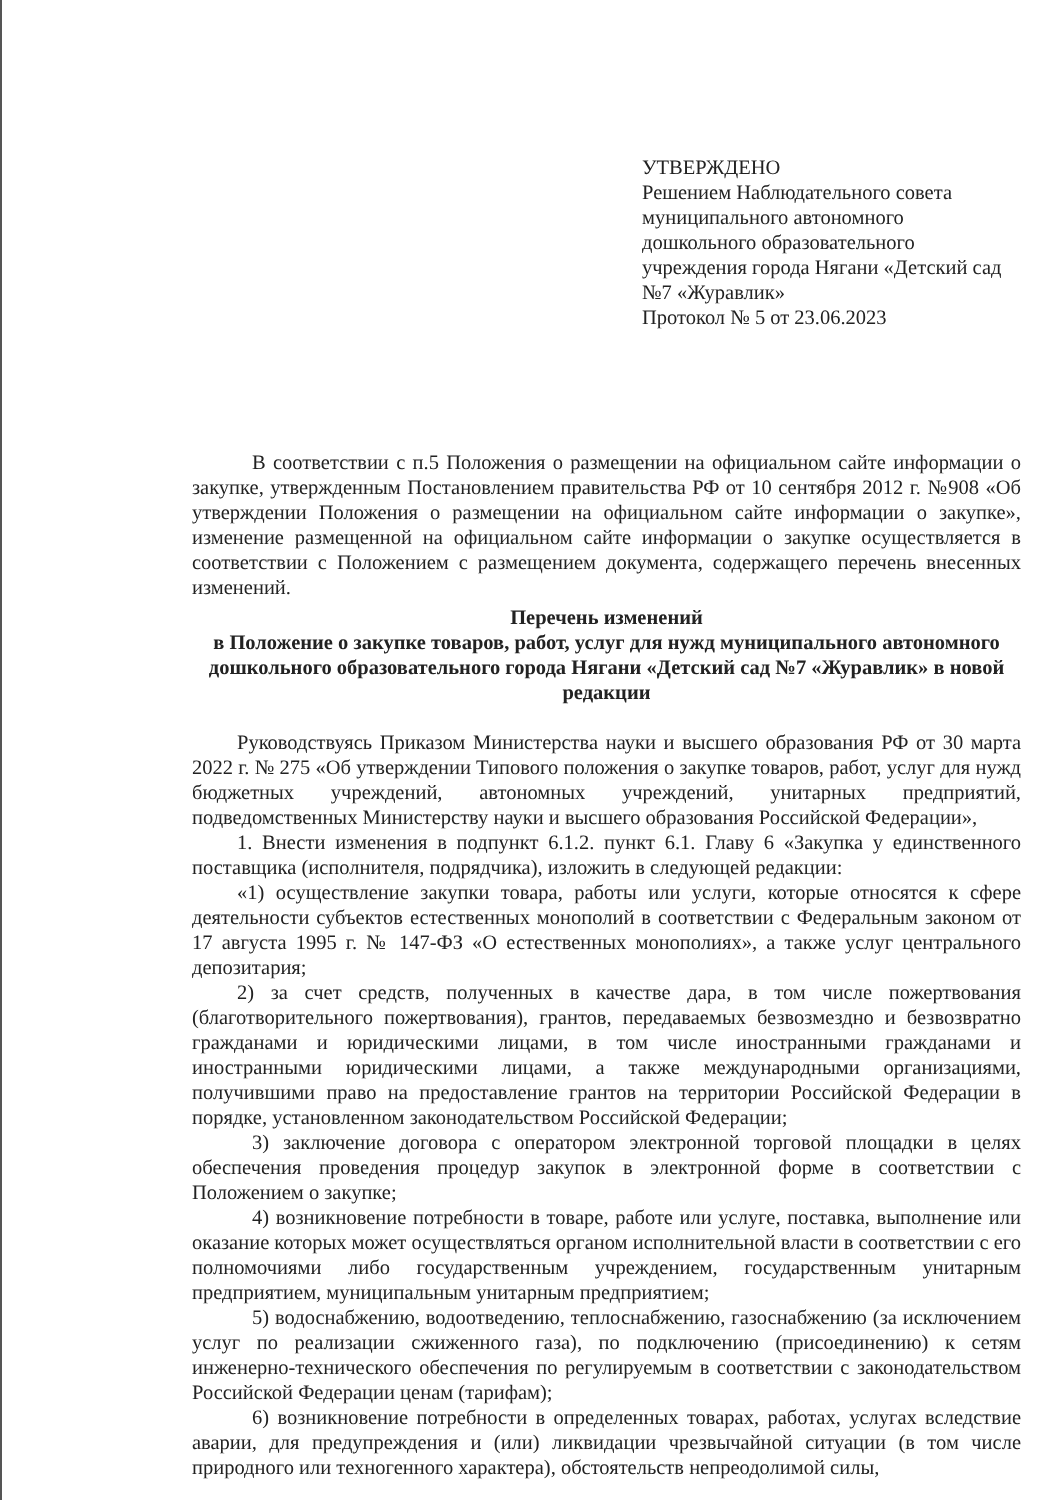УТВЕРЖДЕНО
Решением Наблюдательного совета муниципального автономного дошкольного образовательного учреждения города Нягани «Детский сад №7 «Журавлик»
Протокол № 5 от 23.06.2023
В соответствии с п.5 Положения о размещении на официальном сайте информации о закупке, утвержденным Постановлением правительства РФ от 10 сентября 2012 г. №908 «Об утверждении Положения о размещении на официальном сайте информации о закупке», изменение размещенной на официальном сайте информации о закупке осуществляется в соответствии с Положением с размещением документа, содержащего перечень внесенных изменений.
Перечень изменений
в Положение о закупке товаров, работ, услуг для нужд муниципального автономного дошкольного образовательного города Нягани «Детский сад №7 «Журавлик» в новой редакции
Руководствуясь Приказом Министерства науки и высшего образования РФ от 30 марта 2022 г. № 275 «Об утверждении Типового положения о закупке товаров, работ, услуг для нужд бюджетных учреждений, автономных учреждений, унитарных предприятий, подведомственных Министерству науки и высшего образования Российской Федерации»,
1. Внести изменения в подпункт 6.1.2. пункт 6.1. Главу 6 «Закупка у единственного поставщика (исполнителя, подрядчика), изложить в следующей редакции:
«1) осуществление закупки товара, работы или услуги, которые относятся к сфере деятельности субъектов естественных монополий в соответствии с Федеральным законом от 17 августа 1995 г. № 147-ФЗ «О естественных монополиях», а также услуг центрального депозитария;
2) за счет средств, полученных в качестве дара, в том числе пожертвования (благотворительного пожертвования), грантов, передаваемых безвозмездно и безвозвратно гражданами и юридическими лицами, в том числе иностранными гражданами и иностранными юридическими лицами, а также международными организациями, получившими право на предоставление грантов на территории Российской Федерации в порядке, установленном законодательством Российской Федерации;
3) заключение договора с оператором электронной торговой площадки в целях обеспечения проведения процедур закупок в электронной форме в соответствии с Положением о закупке;
4) возникновение потребности в товаре, работе или услуге, поставка, выполнение или оказание которых может осуществляться органом исполнительной власти в соответствии с его полномочиями либо государственным учреждением, государственным унитарным предприятием, муниципальным унитарным предприятием;
5) водоснабжению, водоотведению, теплоснабжению, газоснабжению (за исключением услуг по реализации сжиженного газа), по подключению (присоединению) к сетям инженерно-технического обеспечения по регулируемым в соответствии с законодательством Российской Федерации ценам (тарифам);
6) возникновение потребности в определенных товарах, работах, услугах вследствие аварии, для предупреждения и (или) ликвидации чрезвычайной ситуации (в том числе природного или техногенного характера), обстоятельств непреодолимой силы,